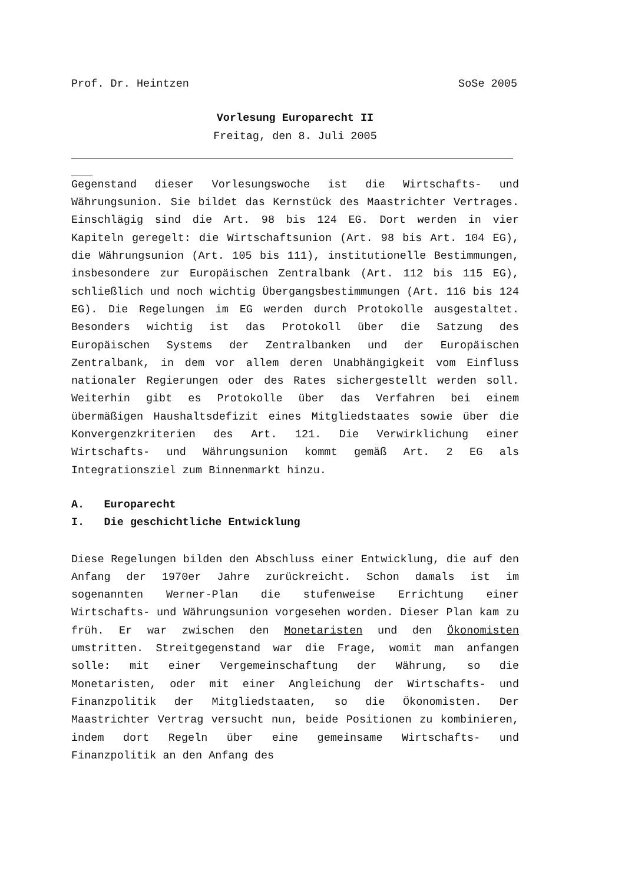Prof. Dr. Heintzen SoSe 2005
Vorlesung Europarecht II
Freitag, den 8. Juli 2005
Gegenstand dieser Vorlesungswoche ist die Wirtschafts- und Währungsunion. Sie bildet das Kernstück des Maastrichter Vertrages. Einschlägig sind die Art. 98 bis 124 EG. Dort werden in vier Kapiteln geregelt: die Wirtschaftsunion (Art. 98 bis Art. 104 EG), die Währungsunion (Art. 105 bis 111), institutionelle Bestimmungen, insbesondere zur Europäischen Zentralbank (Art. 112 bis 115 EG), schließlich und noch wichtig Übergangsbestimmungen (Art. 116 bis 124 EG). Die Regelungen im EG werden durch Protokolle ausgestaltet. Besonders wichtig ist das Protokoll über die Satzung des Europäischen Systems der Zentralbanken und der Europäischen Zentralbank, in dem vor allem deren Unabhängigkeit vom Einfluss nationaler Regierungen oder des Rates sichergestellt werden soll. Weiterhin gibt es Protokolle über das Verfahren bei einem übermäßigen Haushaltsdefizit eines Mitgliedstaates sowie über die Konvergenzkriterien des Art. 121. Die Verwirklichung einer Wirtschafts- und Währungsunion kommt gemäß Art. 2 EG als Integrationsziel zum Binnenmarkt hinzu.
A. Europarecht
I. Die geschichtliche Entwicklung
Diese Regelungen bilden den Abschluss einer Entwicklung, die auf den Anfang der 1970er Jahre zurückreicht. Schon damals ist im sogenannten Werner-Plan die stufenweise Errichtung einer Wirtschafts- und Währungsunion vorgesehen worden. Dieser Plan kam zu früh. Er war zwischen den Monetaristen und den Ökonomisten umstritten. Streitgegenstand war die Frage, womit man anfangen solle: mit einer Vergemeinschaftung der Währung, so die Monetaristen, oder mit einer Angleichung der Wirtschafts- und Finanzpolitik der Mitgliedstaaten, so die Ökonomisten. Der Maastrichter Vertrag versucht nun, beide Positionen zu kombinieren, indem dort Regeln über eine gemeinsame Wirtschafts- und Finanzpolitik an den Anfang des